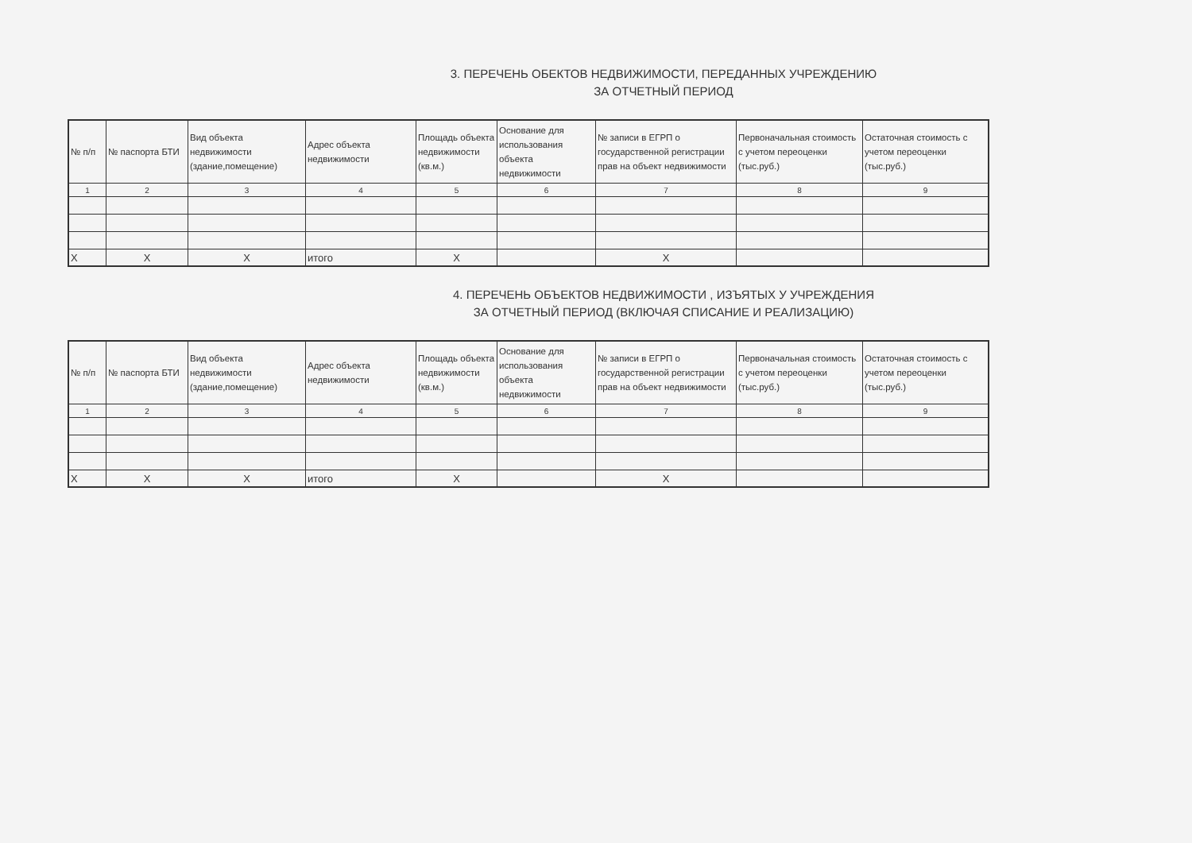3. ПЕРЕЧЕНЬ ОБЕКТОВ НЕДВИЖИМОСТИ, ПЕРЕДАННЫХ УЧРЕЖДЕНИЮ
ЗА ОТЧЕТНЫЙ ПЕРИОД
| № п/п | № паспорта БТИ | Вид объекта недвижимости (здание,помещение) | Адрес объекта недвижимости | Площадь объекта недвижимости (кв.м.) | Основание для использования объекта недвижимости | № записи в ЕГРП о государственной регистрации прав на объект недвижимости | Первоначальная стоимость с учетом переоценки (тыс.руб.) | Остаточная стоимость с учетом переоценки (тыс.руб.) |
| --- | --- | --- | --- | --- | --- | --- | --- | --- |
| 1 | 2 | 3 | 4 | 5 | 6 | 7 | 8 | 9 |
| Х | Х | Х | итого | Х | | Х | | |
4. ПЕРЕЧЕНЬ ОБЪЕКТОВ НЕДВИЖИМОСТИ , ИЗЪЯТЫХ У УЧРЕЖДЕНИЯ
ЗА ОТЧЕТНЫЙ ПЕРИОД (ВКЛЮЧАЯ СПИСАНИЕ И РЕАЛИЗАЦИЮ)
| № п/п | № паспорта БТИ | Вид объекта недвижимости (здание,помещение) | Адрес объекта недвижимости | Площадь объекта недвижимости (кв.м.) | Основание для использования объекта недвижимости | № записи в ЕГРП о государственной регистрации прав на объект недвижимости | Первоначальная стоимость с учетом переоценки (тыс.руб.) | Остаточная стоимость с учетом переоценки (тыс.руб.) |
| --- | --- | --- | --- | --- | --- | --- | --- | --- |
| 1 | 2 | 3 | 4 | 5 | 6 | 7 | 8 | 9 |
| Х | Х | Х | итого | Х | | Х | | |